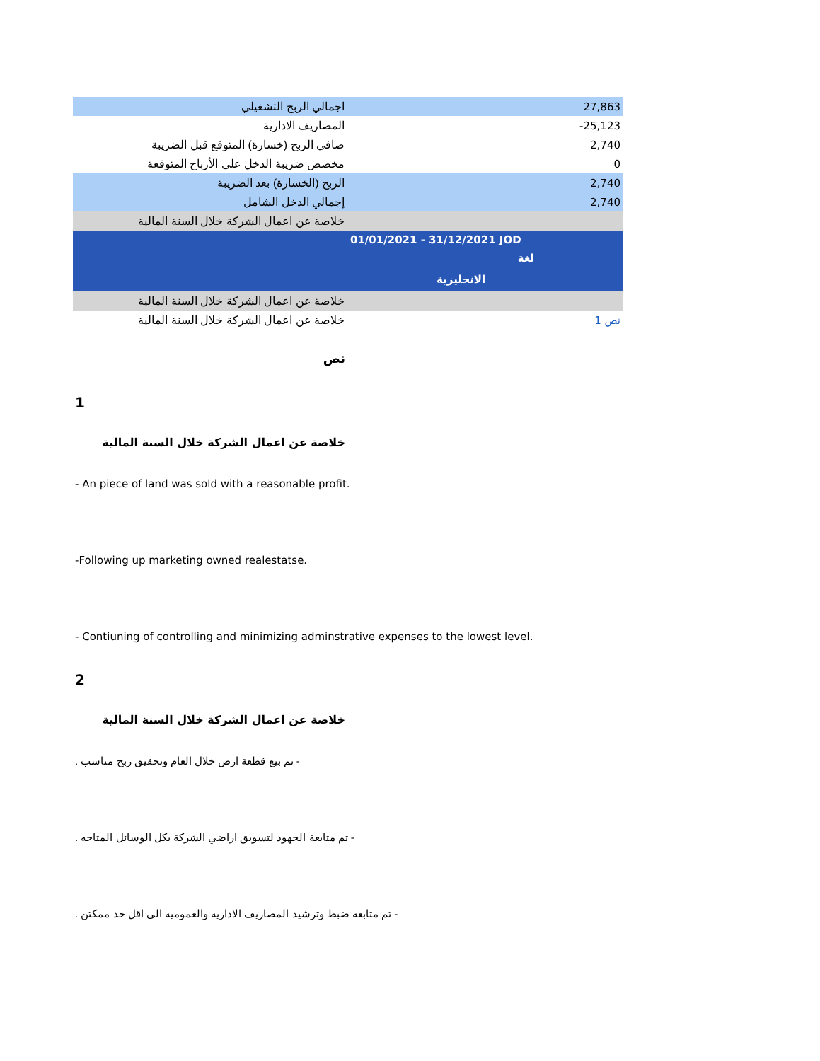| اجمالي الربح التشغيلي | | 27,863 |
| المصاريف الادارية | | -25,123 |
| صافي الربح (خسارة) المتوقع قبل الضريبة | | 2,740 |
| مخصص ضريبة الدخل على الأرباح المتوقعة | | 0 |
| الربح (الخسارة) بعد الضريبة | | 2,740 |
| إجمالي الدخل الشامل | | 2,740 |
| خلاصة عن اعمال الشركة خلال السنة المالية | | |
| | 01/01/2021 - 31/12/2021 JOD لغة الانجليزية | |
| خلاصة عن اعمال الشركة خلال السنة المالية | | |
| خلاصة عن اعمال الشركة خلال السنة المالية | | نص 1 |
نص
1
خلاصة عن اعمال الشركة خلال السنة المالية
- An piece of land was sold with a reasonable profit.
-Following up marketing owned realestatse.
- Contiuning of controlling and minimizing adminstrative expenses to the lowest level.
2
خلاصة عن اعمال الشركة خلال السنة المالية
. تم بيع قطعة ارض خلال العام وتحقيق ربح مناسب -
. تم متابعة الجهود لتسويق اراضي الشركة بكل الوسائل المتاحه -
. تم متابعة ضبط وترشيد المصاريف الادارية والعموميه الى اقل حد ممكتن -